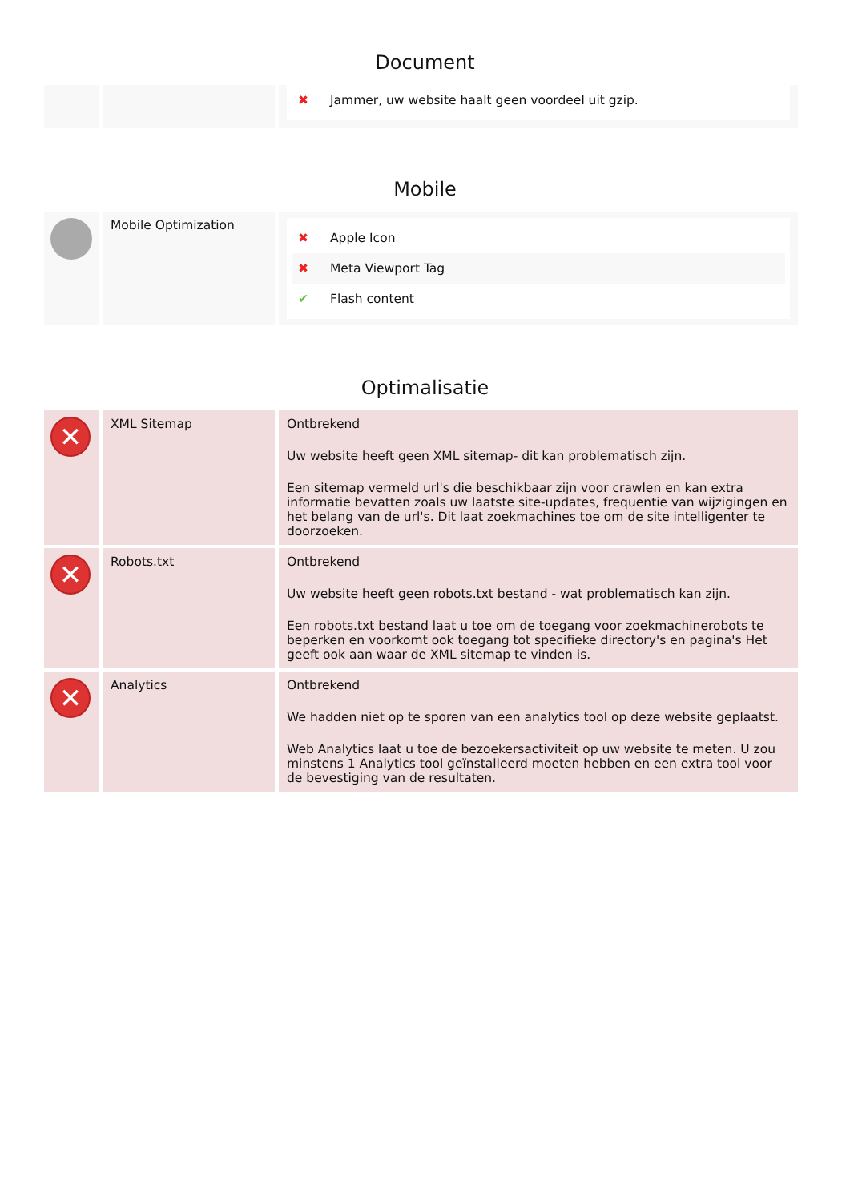Document
| | | ✖ Jammer, uw website haalt geen voordeel uit gzip. |
Mobile
| | Mobile Optimization | ✖ Apple Icon ✖ Meta Viewport Tag ✔ Flash content |
Optimalisatie
| ✕ | XML Sitemap | Ontbrekend Uw website heeft geen XML sitemap- dit kan problematisch zijn. Een sitemap vermeld url's die beschikbaar zijn voor crawlen en kan extra informatie bevatten zoals uw laatste site-updates, frequentie van wijzigingen en het belang van de url's. Dit laat zoekmachines toe om de site intelligenter te doorzoeken. |
| ✕ | Robots.txt | Ontbrekend Uw website heeft geen robots.txt bestand - wat problematisch kan zijn. Een robots.txt bestand laat u toe om de toegang voor zoekmachinerobots te beperken en voorkomt ook toegang tot specifieke directory's en pagina's Het geeft ook aan waar de XML sitemap te vinden is. |
| ✕ | Analytics | Ontbrekend We hadden niet op te sporen van een analytics tool op deze website geplaatst. Web Analytics laat u toe de bezoekersactiviteit op uw website te meten. U zou minstens 1 Analytics tool geïnstalleerd moeten hebben en een extra tool voor de bevestiging van de resultaten. |